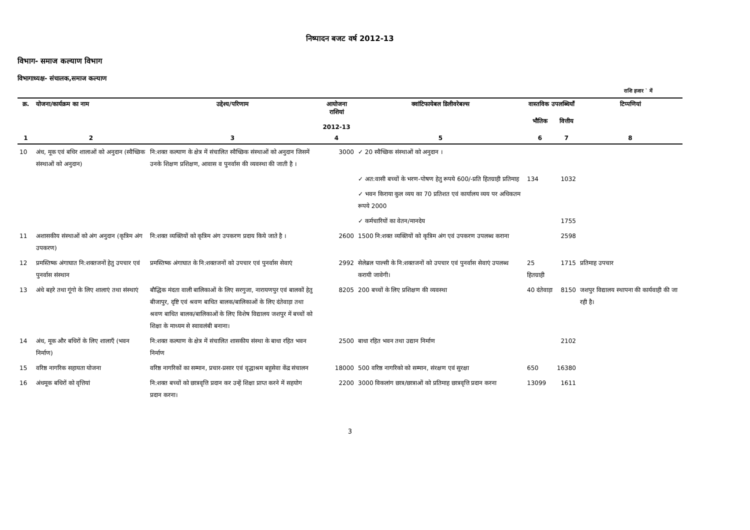निष्पादन बजट वर्ष 2012-13
विभाग- समाज कल्याण विभाग
विभागाध्यक्ष- संचालक,समाज कल्याण
राशि हजार ` में
| क्र. | योजना/कार्यक्रम का नाम | उद्देश्य/परिणाम | आयोजना राशियां 2012-13 | क्वांटिफायेबल डिलीवरेबल्स | वास्तविक उपलब्धियाँ | | टिप्पणियां |
| --- | --- | --- | --- | --- | --- | --- | --- |
| | | | | | भौतिक | वित्तीय | |
| 1 | 2 | 3 | 4 | 5 | 6 | 7 | 8 |
| 10 | अंध, मूक एवं बधिर शालाओं को अनुदान (स्वैच्छिक संस्थाओं को अनुदान) | नि:शक्त कल्याण के क्षेत्र में संचालित स्वैच्छिक संस्थाओं को अनुदान जिसमें उनके शिक्षण प्रशिक्षण, आवास व पुनर्वास की व्यवस्था की जाती है । | 3000 | ✓ 20 स्वैच्छिक संस्थाओं को अनुदान । | | | |
| | | | | ✓ अत:वासी बच्चों के भरण-पोषण हेतु रूपये 600/-प्रति हितग्राही प्रतिमाह | 134 | 1032 | |
| | | | | ✓ भवन किराया कुल व्यय का 70 प्रतिशत एवं कार्यालय व्यय पर अधिकतम रूपये 2000 | | | |
| | | | | ✓ कर्मचारियों का वेतन/मानदेय | | 1755 | |
| 11 | अशासकीय संस्थाओं को अंग अनुदान (कृत्रिम अंग उपकरण) | नि:शक्त व्यक्तियों को कृत्रिम अंग उपकरण प्रदाय किये जाते है । | 2600 | 1500 नि:शक्त व्यक्तियों को कृत्रिम अंग एवं उपकरण उपलब्ध कराना | | 2598 | |
| 12 | प्रमस्तिष्क अंगाघात नि:शक्तजनों हेतु उपचार एवं पुनर्वास संस्थान | प्रमस्तिष्क अंगाघात के नि:शक्तजनों को उपचार एवं पुनर्वास सेवाएं | 2992 | सेलेब्रल पाल्सी के नि:शक्तजनों को उपचार एवं पुनर्वास सेवाएं उपलब्ध करायी जावेगी। | 25 हितग्राही | 1715 | प्रतिमाह उपचार |
| 13 | अंधे बहरे तथा गूंगो के लिए शालाएं तथा संस्थाएं | बौद्धिक मंदता वाली बालिकाओं के लिए सरगुजा, नारायणपुर एवं बालकों हेतु बीजापुर, दृष्टि एवं श्रवण बाधित बालक/बालिकाओं के लिए दंतेवाड़ा तथा श्रवण बाधित बालक/बालिकाओं के लिए विशेष विद्यालय जशपुर में बच्चों को शिक्षा के माध्यम से स्वावलंबी बनाना। | 8205 | 200 बच्चों के लिए प्रशिक्षण की व्यवस्था | 40 दंतेवाड़ा | 8150 | जशपुर विद्यालय स्थापना की कार्यवाही की जा रही है। |
| 14 | अंध, मूक और बधिरों के लिए शालाएँ (भवन निर्माण) | नि:शक्त कल्याण के क्षेत्र में संचालित शासकीय संस्था के बाधा रहित भवन निर्माण | 2500 | बाधा रहित भवन तथा उद्यान निर्माण | | 2102 | |
| 15 | वरिष्ठ नागरिक सहायता योजना | वरिष्ठ नागरिकों का सम्मान, प्रचार-प्रसार एवं वृद्धाश्रम बहुसेवा केंद्र संचालन | 18000 | 500 वरिष्ठ नागरिको को सम्मान, संरक्षण एवं सुरक्षा | 650 | 16380 | |
| 16 | अंधमूक बधिरों को वृत्तियां | नि:शक्त बच्चों को छात्रवृत्ति प्रदान कर उन्हें शिक्षा प्राप्त करने में सहयोग प्रदान करना। | 2200 | 3000 विकलांग छात्र/छात्राओं को प्रतिमाह छात्रवृत्ति प्रदान करना | 13099 | 1611 | |
3